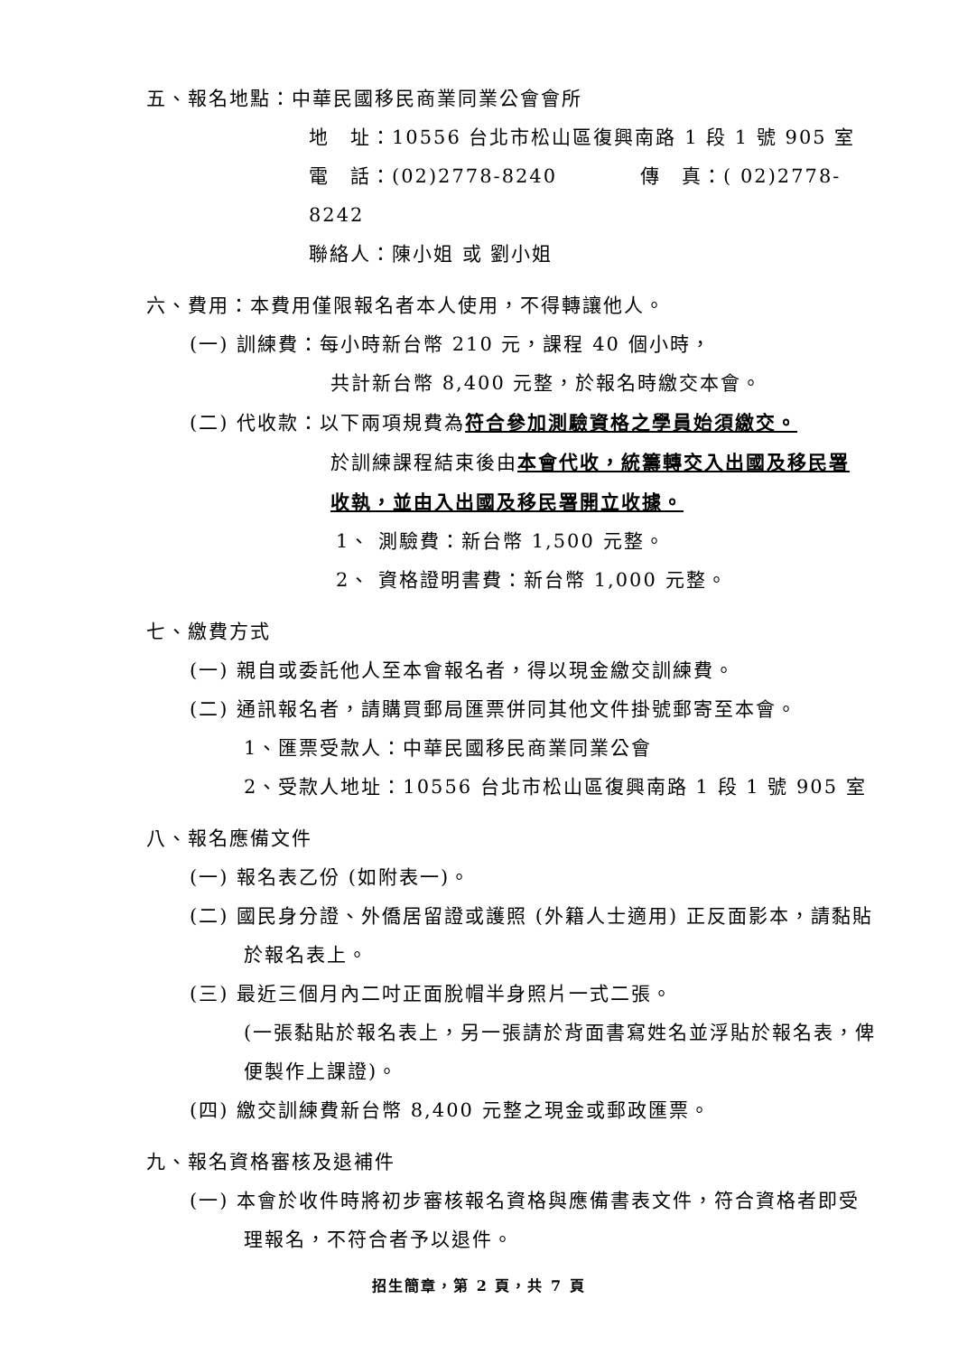五、報名地點：中華民國移民商業同業公會會所
地　址：10556 台北市松山區復興南路 1 段 1 號 905 室
電　話：(02)2778-8240　　　　傳　真：( 02)2778-8242
聯絡人：陳小姐 或 劉小姐
六、費用：本費用僅限報名者本人使用，不得轉讓他人。
(一) 訓練費：每小時新台幣 210 元，課程 40 個小時，
共計新台幣 8,400 元整，於報名時繳交本會。
(二) 代收款：以下兩項規費為符合參加測驗資格之學員始須繳交。
於訓練課程結束後由本會代收，統籌轉交入出國及移民署
收執，並由入出國及移民署開立收據。
1、 測驗費：新台幣 1,500 元整。
2、 資格證明書費：新台幣 1,000 元整。
七、繳費方式
(一) 親自或委託他人至本會報名者，得以現金繳交訓練費。
(二) 通訊報名者，請購買郵局匯票併同其他文件掛號郵寄至本會。
1、匯票受款人：中華民國移民商業同業公會
2、受款人地址：10556 台北市松山區復興南路 1 段 1 號 905 室
八、報名應備文件
(一) 報名表乙份 (如附表一)。
(二) 國民身分證、外僑居留證或護照 (外籍人士適用) 正反面影本，請黏貼於報名表上。
(三) 最近三個月內二吋正面脫帽半身照片一式二張。
(一張黏貼於報名表上，另一張請於背面書寫姓名並浮貼於報名表，俾便製作上課證)。
(四) 繳交訓練費新台幣 8,400 元整之現金或郵政匯票。
九、報名資格審核及退補件
(一) 本會於收件時將初步審核報名資格與應備書表文件，符合資格者即受理報名，不符合者予以退件。
招生簡章，第 2 頁，共 7 頁